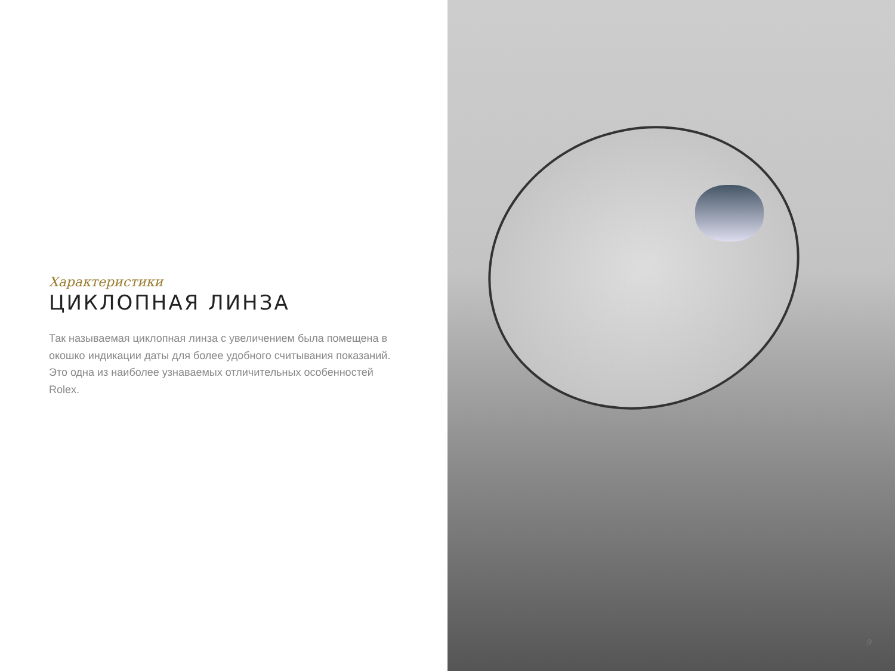Характеристики
ЦИКЛОПНАЯ ЛИНЗА
Так называемая циклопная линза с увеличением была помещена в окошко индикации даты для более удобного считывания показаний. Это одна из наиболее узнаваемых отличительных особенностей Rolex.
9